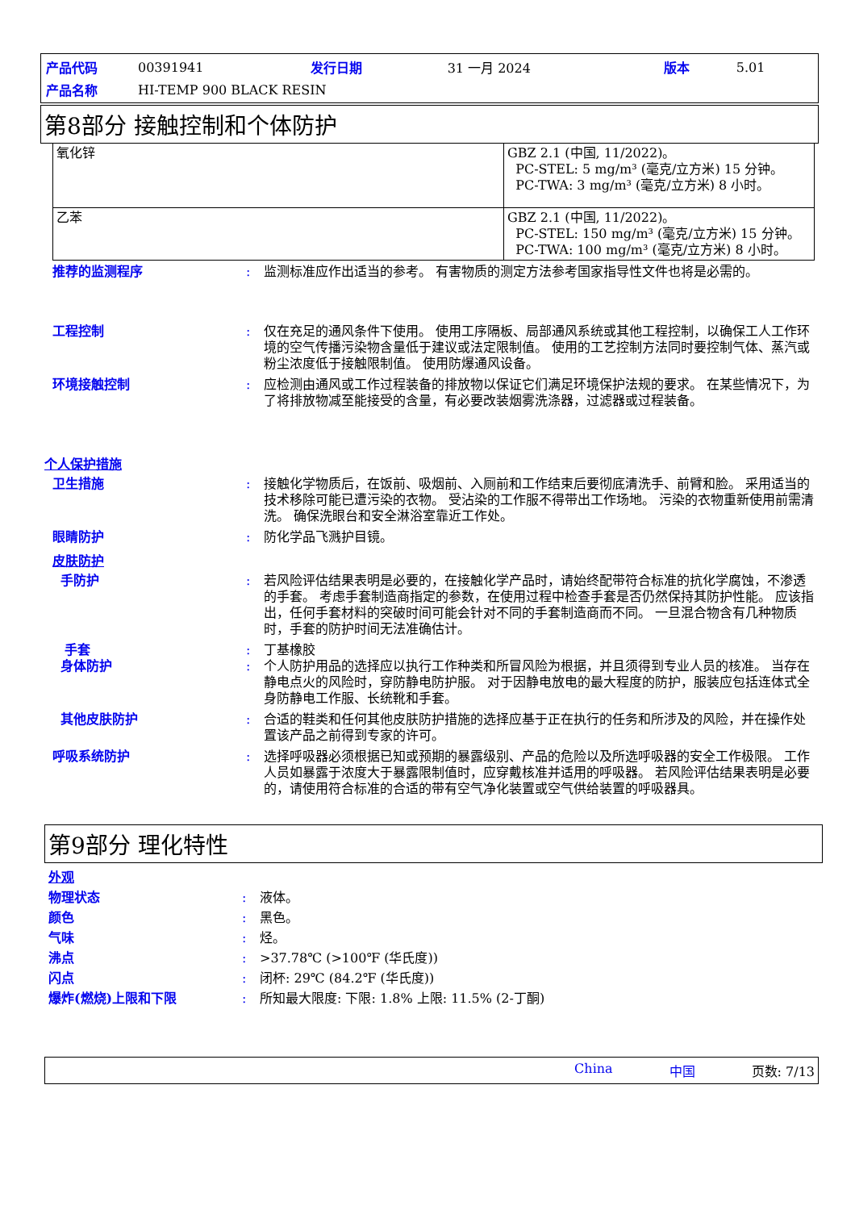| 产品代码 | 00391941 | 发行日期 | 31 一月 2024 | 版本 | 5.01 |
| 产品名称 | HI-TEMP 900 BLACK RESIN | | | | |
第8部分 接触控制和个体防护
| 氧化锌 | GBZ 2.1 (中国, 11/2022)。 PC-STEL: 5 mg/m³ (毫克/立方米) 15 分钟。 PC-TWA: 3 mg/m³ (毫克/立方米) 8 小时。 |
| 乙苯 | GBZ 2.1 (中国, 11/2022)。 PC-STEL: 150 mg/m³ (毫克/立方米) 15 分钟。 PC-TWA: 100 mg/m³ (毫克/立方米) 8 小时。 |
推荐的监测程序 : 监测标准应作出适当的参考。 有害物质的测定方法参考国家指导性文件也将是必需的。
工程控制 : 仅在充足的通风条件下使用。 使用工序隔板、局部通风系统或其他工程控制，以确保工人工作环境的空气传播污染物含量低于建议或法定限制值。 使用的工艺控制方法同时要控制气体、蒸汽或粉尘浓度低于接触限制值。 使用防爆通风设备。
环境接触控制 : 应检测由通风或工作过程装备的排放物以保证它们满足环境保护法规的要求。 在某些情况下，为了将排放物减至能接受的含量，有必要改装烟雾洗涤器，过滤器或过程装备。
个人保护措施
卫生措施 : 接触化学物质后，在饭前、吸烟前、入厕前和工作结束后要彻底清洗手、前臂和脸。 采用适当的技术移除可能已遭污染的衣物。 受沾染的工作服不得带出工作场地。 污染的衣物重新使用前需清洗。 确保洗眼台和安全淋浴室靠近工作处。
眼睛防护 : 防化学品飞溅护目镜。
皮肤防护
手防护 : 若风险评估结果表明是必要的，在接触化学产品时，请始终配带符合标准的抗化学腐蚀，不渗透的手套。 考虑手套制造商指定的参数，在使用过程中检查手套是否仍然保持其防护性能。 应该指出，任何手套材料的突破时间可能会针对不同的手套制造商而不同。 一旦混合物含有几种物质时，手套的防护时间无法准确估计。
手套 : 丁基橡胶
身体防护 : 个人防护用品的选择应以执行工作种类和所冒风险为根据，并且须得到专业人员的核准。 当存在静电点火的风险时，穿防静电防护服。 对于因静电放电的最大程度的防护，服装应包括连体式全身防静电工作服、长统靴和手套。
其他皮肤防护 : 合适的鞋类和任何其他皮肤防护措施的选择应基于正在执行的任务和所涉及的风险，并在操作处置该产品之前得到专家的许可。
呼吸系统防护 : 选择呼吸器必须根据已知或预期的暴露级别、产品的危险以及所选呼吸器的安全工作极限。 工作人员如暴露于浓度大于暴露限制值时，应穿戴核准并适用的呼吸器。 若风险评估结果表明是必要的，请使用符合标准的合适的带有空气净化装置或空气供给装置的呼吸器具。
第9部分 理化特性
外观
物理状态 : 液体。
颜色 : 黑色。
气味 : 烃。
沸点 : >37.78℃ (>100℉ (华氏度))
闪点 : 闭杯: 29℃ (84.2℉ (华氏度))
爆炸(燃烧)上限和下限 : 所知最大限度: 下限: 1.8% 上限: 11.5% (2-丁酮)
China 中国 页数: 7/13